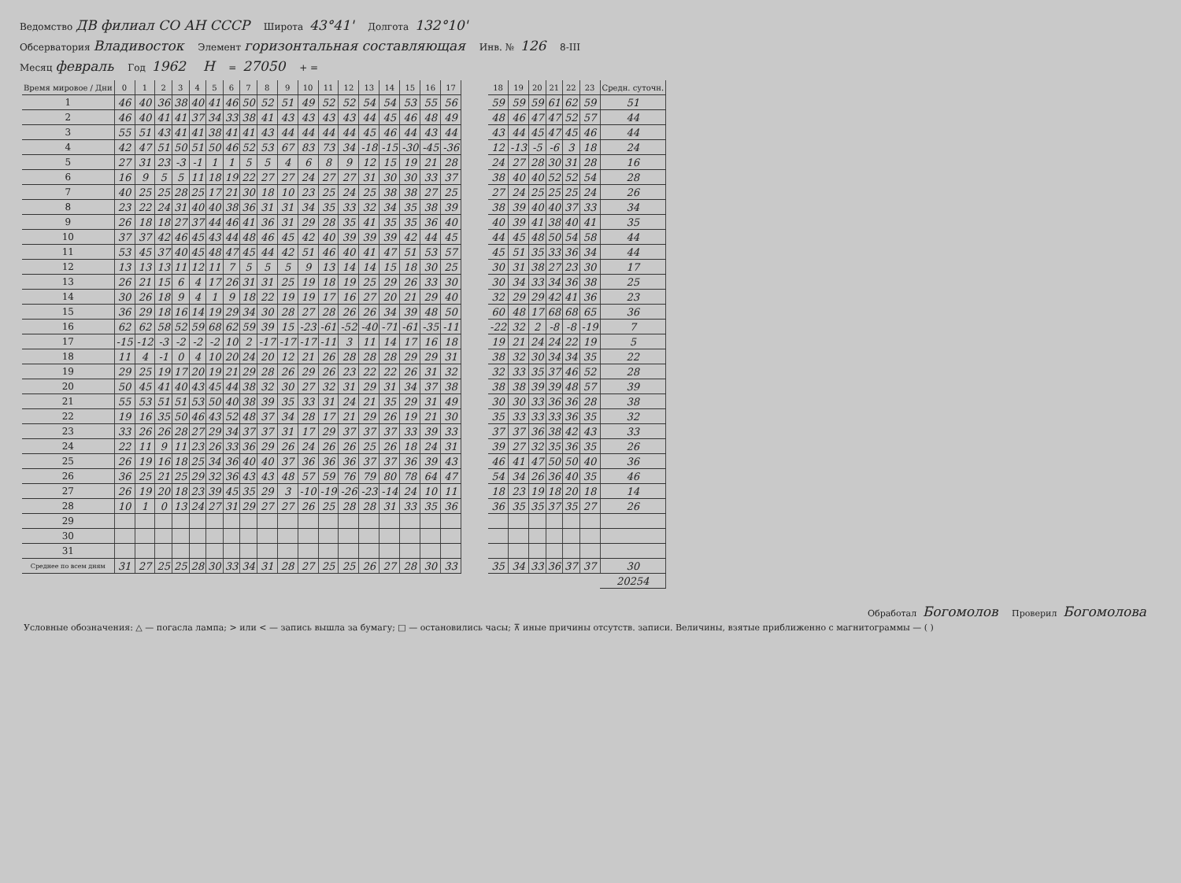Ведомство ДВ филиал СО АН СССР Широта 43°41' Долгота 132°10'
Обсерватория Владивосток Элемент горизонтальная составляющая Инв. № 126 8-III
Месяц февраль Год 1962 H = 27050 + =
| Время мировое / Дни | 0 | 1 | 2 | 3 | 4 | 5 | 6 | 7 | 8 | 9 | 10 | 11 | 12 | 13 | 14 | 15 | 16 | 17 | | 18 | 19 | 20 | 21 | 22 | 23 | Средн. суточн. |
| --- | --- | --- | --- | --- | --- | --- | --- | --- | --- | --- | --- | --- | --- | --- | --- | --- | --- | --- | --- | --- | --- | --- | --- | --- | --- | --- |
| 1 | 46 | 40 | 36 | 38 | 40 | 41 | 46 | 50 | 52 | 51 | 49 | 52 | 52 | 54 | 54 | 53 | 55 | 56 | | 59 | 59 | 59 | 61 | 62 | 59 | 51 |
| 2 | 46 | 40 | 41 | 41 | 37 | 34 | 33 | 38 | 41 | 43 | 43 | 43 | 43 | 44 | 45 | 46 | 48 | 49 | | 48 | 46 | 47 | 47 | 52 | 57 | 44 |
| 3 | 55 | 51 | 43 | 41 | 41 | 38 | 41 | 41 | 43 | 44 | 44 | 44 | 44 | 45 | 46 | 44 | 43 | 44 | | 43 | 44 | 45 | 47 | 45 | 46 | 44 |
| 4 | 42 | 47 | 51 | 50 | 51 | 50 | 46 | 52 | 53 | 67 | 83 | 73 | 34 | -18 | -15 | -30 | -45 | -36 | | 12 | -13 | -5 | -6 | 3 | 18 | 24 |
| 5 | 27 | 31 | 23 | -3 | -1 | 1 | 1 | 5 | 5 | 4 | 6 | 8 | 9 | 12 | 15 | 19 | 21 | 28 | | 24 | 27 | 28 | 30 | 31 | 28 | 16 |
| 6 | 16 | 9 | 5 | 5 | 11 | 18 | 19 | 22 | 27 | 27 | 24 | 27 | 27 | 31 | 30 | 30 | 33 | 37 | | 38 | 40 | 40 | 52 | 52 | 54 | 28 |
| 7 | 40 | 25 | 25 | 28 | 25 | 17 | 21 | 30 | 18 | 10 | 23 | 25 | 24 | 25 | 38 | 38 | 27 | 25 | | 27 | 24 | 25 | 25 | 25 | 24 | 26 |
| 8 | 23 | 22 | 24 | 31 | 40 | 40 | 38 | 36 | 31 | 31 | 34 | 35 | 33 | 32 | 34 | 35 | 38 | 39 | | 38 | 39 | 40 | 40 | 37 | 33 | 34 |
| 9 | 26 | 18 | 18 | 27 | 37 | 44 | 46 | 41 | 36 | 31 | 29 | 28 | 35 | 41 | 35 | 35 | 36 | 40 | | 40 | 39 | 41 | 38 | 40 | 41 | 35 |
| 10 | 37 | 37 | 42 | 46 | 45 | 43 | 44 | 48 | 46 | 45 | 42 | 40 | 39 | 39 | 39 | 42 | 44 | 45 | | 44 | 45 | 48 | 50 | 54 | 58 | 44 |
| 11 | 53 | 45 | 37 | 40 | 45 | 48 | 47 | 45 | 44 | 42 | 51 | 46 | 40 | 41 | 47 | 51 | 53 | 57 | | 45 | 51 | 35 | 33 | 36 | 34 | 44 |
| 12 | 13 | 13 | 13 | 11 | 12 | 11 | 7 | 5 | 5 | 5 | 9 | 13 | 14 | 14 | 15 | 18 | 30 | 25 | | 30 | 31 | 38 | 27 | 23 | 30 | 17 |
| 13 | 26 | 21 | 15 | 6 | 4 | 17 | 26 | 31 | 31 | 25 | 19 | 18 | 19 | 25 | 29 | 26 | 33 | 30 | | 30 | 34 | 33 | 34 | 36 | 38 | 25 |
| 14 | 30 | 26 | 18 | 9 | 4 | 1 | 9 | 18 | 22 | 19 | 19 | 17 | 16 | 27 | 20 | 21 | 29 | 40 | | 32 | 29 | 29 | 42 | 41 | 36 | 23 |
| 15 | 36 | 29 | 18 | 16 | 14 | 19 | 29 | 34 | 30 | 28 | 27 | 28 | 26 | 26 | 34 | 39 | 48 | 50 | | 60 | 48 | 17 | 68 | 68 | 65 | 36 |
| 16 | 62 | 62 | 58 | 52 | 59 | 68 | 62 | 59 | 39 | 15 | -23 | -61 | -52 | -40 | -71 | -61 | -35 | -11 | | -22 | 32 | 2 | -8 | -8 | -19 | 7 |
| 17 | -15 | -12 | -3 | -2 | -2 | -2 | 10 | 2 | -17 | -17 | -17 | -11 | 3 | 11 | 14 | 17 | 16 | 18 | | 19 | 21 | 24 | 24 | 22 | 19 | 5 |
| 18 | 11 | 4 | -1 | 0 | 4 | 10 | 20 | 24 | 20 | 12 | 21 | 26 | 28 | 28 | 28 | 29 | 29 | 31 | | 38 | 32 | 30 | 34 | 34 | 35 | 22 |
| 19 | 29 | 25 | 19 | 17 | 20 | 19 | 21 | 29 | 28 | 26 | 29 | 26 | 23 | 22 | 22 | 26 | 31 | 32 | | 32 | 33 | 35 | 37 | 46 | 52 | 28 |
| 20 | 50 | 45 | 41 | 40 | 43 | 45 | 44 | 38 | 32 | 30 | 27 | 32 | 31 | 29 | 31 | 34 | 37 | 38 | | 38 | 38 | 39 | 39 | 48 | 57 | 39 |
| 21 | 55 | 53 | 51 | 51 | 53 | 50 | 40 | 38 | 39 | 35 | 33 | 31 | 24 | 21 | 35 | 29 | 31 | 49 | | 30 | 30 | 33 | 36 | 36 | 28 | 38 |
| 22 | 19 | 16 | 35 | 50 | 46 | 43 | 52 | 48 | 37 | 34 | 28 | 17 | 21 | 29 | 26 | 19 | 21 | 30 | | 35 | 33 | 33 | 33 | 36 | 35 | 32 |
| 23 | 33 | 26 | 26 | 28 | 27 | 29 | 34 | 37 | 37 | 31 | 17 | 29 | 37 | 37 | 37 | 33 | 39 | 33 | | 37 | 37 | 36 | 38 | 42 | 43 | 33 |
| 24 | 22 | 11 | 9 | 11 | 23 | 26 | 33 | 36 | 29 | 26 | 24 | 26 | 26 | 25 | 26 | 18 | 24 | 31 | | 39 | 27 | 32 | 35 | 36 | 35 | 26 |
| 25 | 26 | 19 | 16 | 18 | 25 | 34 | 36 | 40 | 40 | 37 | 36 | 36 | 36 | 37 | 37 | 36 | 39 | 43 | | 46 | 41 | 47 | 50 | 50 | 40 | 36 |
| 26 | 36 | 25 | 21 | 25 | 29 | 32 | 36 | 43 | 43 | 48 | 57 | 59 | 76 | 79 | 80 | 78 | 64 | 47 | | 54 | 34 | 26 | 36 | 40 | 35 | 46 |
| 27 | 26 | 19 | 20 | 18 | 23 | 39 | 45 | 35 | 29 | 3 | -10 | -19 | -26 | -23 | -14 | 24 | 10 | 11 | | 18 | 23 | 19 | 18 | 20 | 18 | 14 |
| 28 | 10 | 1 | 0 | 13 | 24 | 27 | 31 | 29 | 27 | 27 | 26 | 25 | 28 | 28 | 31 | 33 | 35 | 36 | | 36 | 35 | 35 | 37 | 35 | 27 | 26 |
| 29 | | | | | | | | | | | | | | | | | | | | | | | | | | |
| 30 | | | | | | | | | | | | | | | | | | | | | | | | | | |
| 31 | | | | | | | | | | | | | | | | | | | | | | | | | | |
| Среднее по всем дням | 31 | 27 | 25 | 25 | 28 | 30 | 33 | 34 | 31 | 28 | 27 | 25 | 25 | 26 | 27 | 28 | 30 | 33 | | 35 | 34 | 33 | 36 | 37 | 37 | 30 |
| | | | | | | | | | | | | | | | | | | | | | | | | | | 20254 |
Обработал Богомолов Проверил Богомолова
Условные обозначения: △ — погасла лампа; > или < — запись вышла за бумагу; □ — остановились часы; ⊼ иные причины отсутств. записи. Величины, взятые приближенно с магнитограммы — ( )